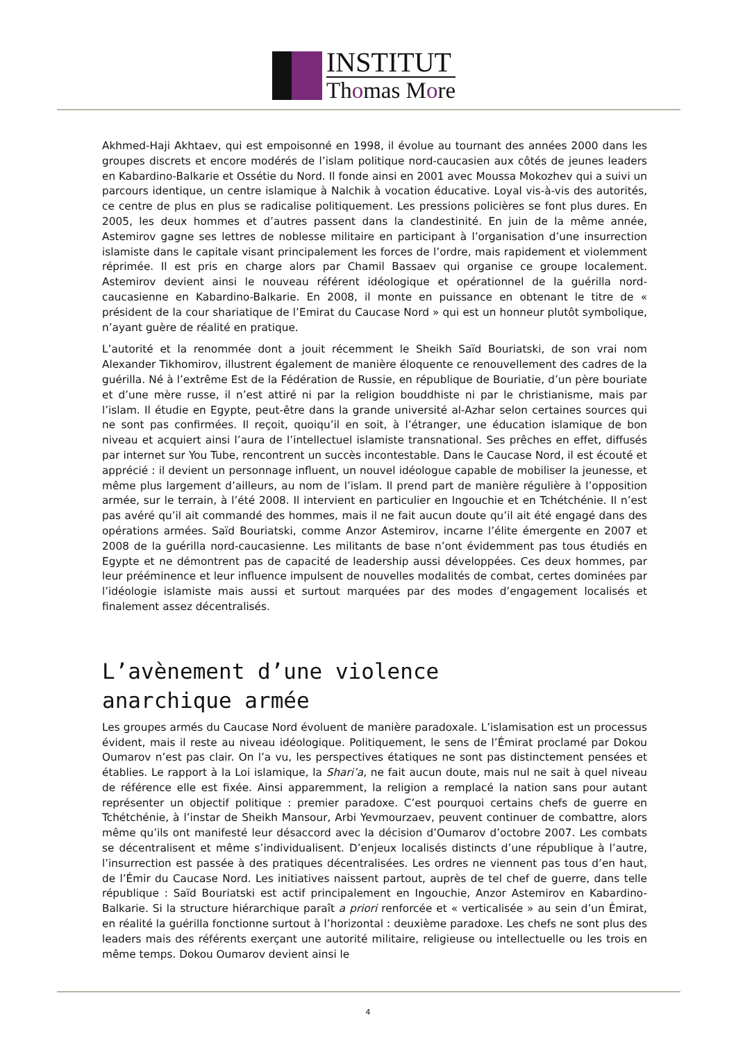INSTITUT
Thomas More
Akhmed-Haji Akhtaev, qui est empoisonné en 1998, il évolue au tournant des années 2000 dans les groupes discrets et encore modérés de l’islam politique nord-caucasien aux côtés de jeunes leaders en Kabardino-Balkarie et Ossétie du Nord. Il fonde ainsi en 2001 avec Moussa Mokozhev qui a suivi un parcours identique, un centre islamique à Nalchik à vocation éducative. Loyal vis-à-vis des autorités, ce centre de plus en plus se radicalise politiquement. Les pressions policières se font plus dures. En 2005, les deux hommes et d’autres passent dans la clandestinité. En juin de la même année, Astemirov gagne ses lettres de noblesse militaire en participant à l’organisation d’une insurrection islamiste dans le capitale visant principalement les forces de l’ordre, mais rapidement et violemment réprimée. Il est pris en charge alors par Chamil Bassaev qui organise ce groupe localement. Astemirov devient ainsi le nouveau référent idéologique et opérationnel de la guérilla nord-caucasienne en Kabardino-Balkarie. En 2008, il monte en puissance en obtenant le titre de « président de la cour shariatique de l’Emirat du Caucase Nord » qui est un honneur plutôt symbolique, n’ayant guère de réalité en pratique.
L’autorité et la renommée dont a jouit récemment le Sheikh Saïd Bouriatski, de son vrai nom Alexander Tikhomirov, illustrent également de manière éloquente ce renouvellement des cadres de la guérilla. Né à l’extrême Est de la Fédération de Russie, en république de Bouriatie, d’un père bouriate et d’une mère russe, il n’est attiré ni par la religion bouddhiste ni par le christianisme, mais par l’islam. Il étudie en Egypte, peut-être dans la grande université al-Azhar selon certaines sources qui ne sont pas confirmées. Il reçoit, quoiqu’il en soit, à l’étranger, une éducation islamique de bon niveau et acquiert ainsi l’aura de l’intellectuel islamiste transnational. Ses prêches en effet, diffusés par internet sur You Tube, rencontrent un succès incontestable. Dans le Caucase Nord, il est écouté et apprécié : il devient un personnage influent, un nouvel idéologue capable de mobiliser la jeunesse, et même plus largement d’ailleurs, au nom de l’islam. Il prend part de manière régulière à l’opposition armée, sur le terrain, à l’été 2008. Il intervient en particulier en Ingouchie et en Tchétchénie. Il n’est pas avéré qu’il ait commandé des hommes, mais il ne fait aucun doute qu’il ait été engagé dans des opérations armées. Saïd Bouriatski, comme Anzor Astemirov, incarne l’élite émergente en 2007 et 2008 de la guérilla nord-caucasienne. Les militants de base n’ont évidemment pas tous étudiés en Egypte et ne démontrent pas de capacité de leadership aussi développées. Ces deux hommes, par leur prééminence et leur influence impulsent de nouvelles modalités de combat, certes dominées par l’idéologie islamiste mais aussi et surtout marquées par des modes d’engagement localisés et finalement assez décentralisés.
L’avènement d’une violence
anarchique armée
Les groupes armés du Caucase Nord évoluent de manière paradoxale. L’islamisation est un processus évident, mais il reste au niveau idéologique. Politiquement, le sens de l’Émirat proclamé par Dokou Oumarov n’est pas clair. On l’a vu, les perspectives étatiques ne sont pas distinctement pensées et établies. Le rapport à la Loi islamique, la Shari’a, ne fait aucun doute, mais nul ne sait à quel niveau de référence elle est fixée. Ainsi apparemment, la religion a remplacé la nation sans pour autant représenter un objectif politique : premier paradoxe. C’est pourquoi certains chefs de guerre en Tchétchénie, à l’instar de Sheikh Mansour, Arbi Yevmourzaev, peuvent continuer de combattre, alors même qu’ils ont manifesté leur désaccord avec la décision d’Oumarov d’octobre 2007. Les combats se décentralisent et même s’individualisent. D’enjeux localisés distincts d’une république à l’autre, l’insurrection est passée à des pratiques décentralisées. Les ordres ne viennent pas tous d’en haut, de l’Émir du Caucase Nord. Les initiatives naissent partout, auprès de tel chef de guerre, dans telle république : Saïd Bouriatski est actif principalement en Ingouchie, Anzor Astemirov en Kabardino-Balkarie. Si la structure hiérarchique paraît a priori renforcée et « verticalisée » au sein d’un Émirat, en réalité la guérilla fonctionne surtout à l’horizontal : deuxième paradoxe. Les chefs ne sont plus des leaders mais des référents exerçant une autorité militaire, religieuse ou intellectuelle ou les trois en même temps. Dokou Oumarov devient ainsi le
4